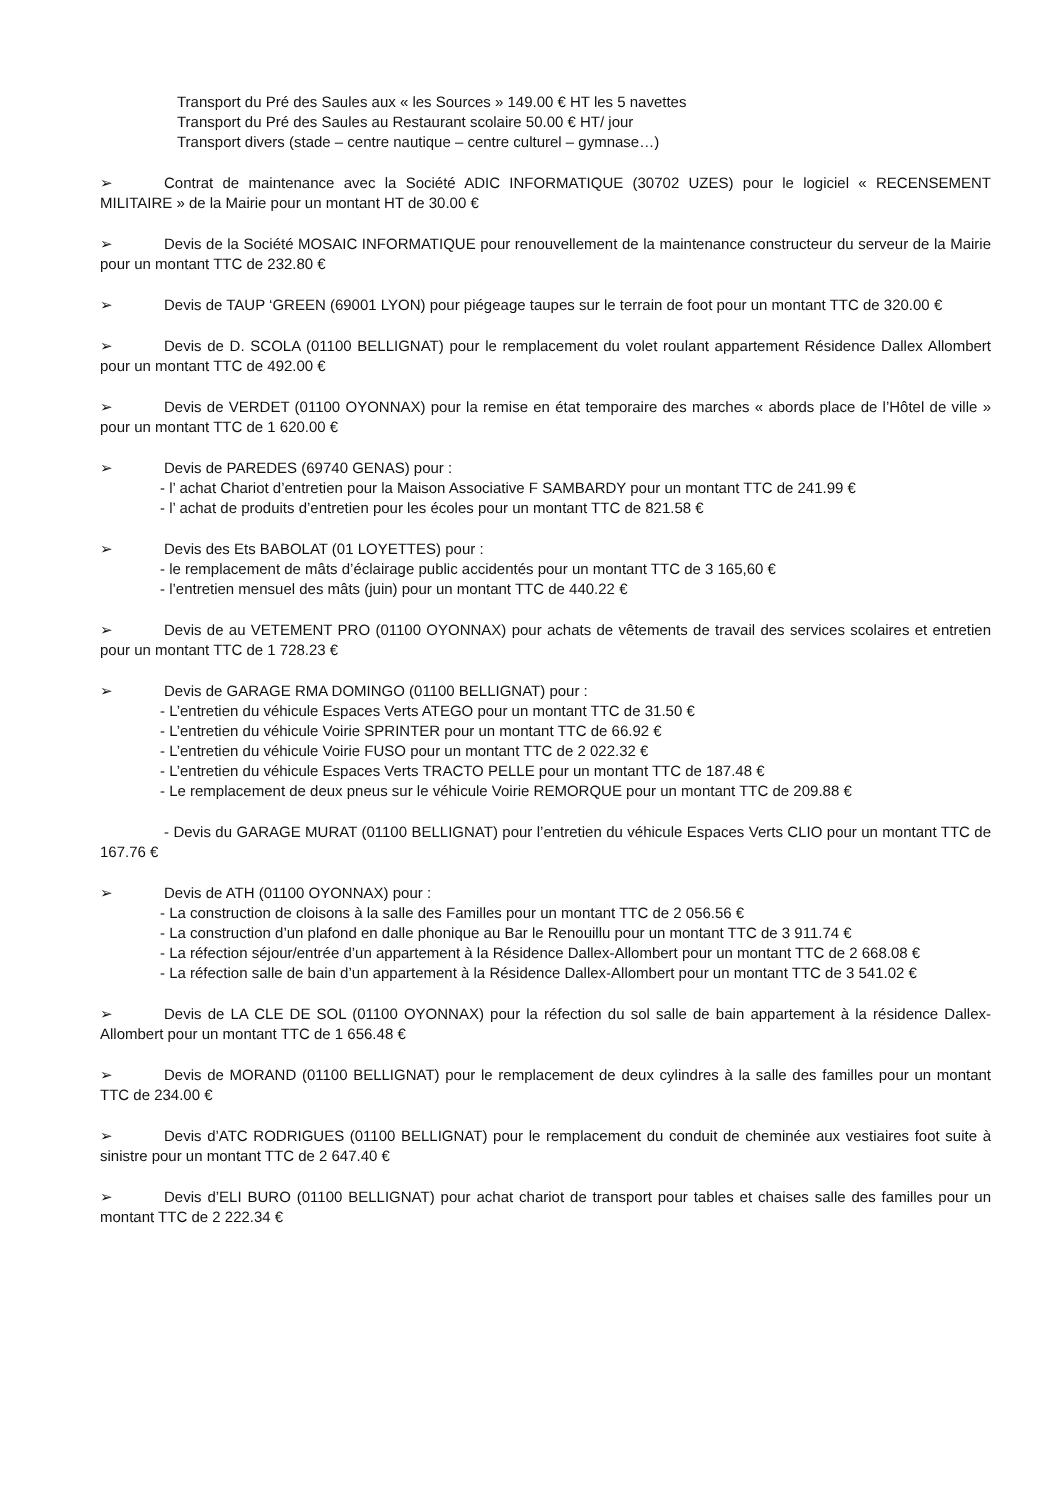Transport du Pré des Saules aux « les Sources » 149.00 € HT les 5 navettes
Transport du Pré des Saules au Restaurant scolaire 50.00 € HT/ jour
Transport divers (stade – centre nautique – centre culturel – gymnase…)
➢ Contrat de maintenance avec la Société ADIC INFORMATIQUE (30702 UZES) pour le logiciel « RECENSEMENT MILITAIRE » de la Mairie pour un montant HT de 30.00 €
➢ Devis de la Société MOSAIC INFORMATIQUE pour renouvellement de la maintenance constructeur du serveur de la Mairie pour un montant TTC de 232.80 €
➢ Devis de TAUP ‘GREEN (69001 LYON) pour piégeage taupes sur le terrain de foot pour un montant TTC de 320.00 €
➢ Devis de D. SCOLA (01100 BELLIGNAT) pour le remplacement du volet roulant appartement Résidence Dallex Allombert pour un montant TTC de 492.00 €
➢ Devis de VERDET (01100 OYONNAX) pour la remise en état temporaire des marches « abords place de l’Hôtel de ville » pour un montant TTC de 1 620.00 €
➢ Devis de PAREDES (69740 GENAS) pour :
- l’ achat Chariot d’entretien pour la Maison Associative F SAMBARDY pour un montant TTC de 241.99 €
- l’ achat de produits d’entretien pour les écoles pour un montant TTC de 821.58 €
➢ Devis des Ets BABOLAT (01 LOYETTES) pour :
- le remplacement de mâts d’éclairage public accidentés pour un montant TTC de 3 165,60 €
- l’entretien mensuel des mâts (juin) pour un montant TTC de 440.22 €
➢ Devis de au VETEMENT PRO (01100 OYONNAX) pour achats de vêtements de travail des services scolaires et entretien pour un montant TTC de 1 728.23 €
➢ Devis de GARAGE RMA DOMINGO (01100 BELLIGNAT) pour :
- L’entretien du véhicule Espaces Verts ATEGO pour un montant TTC de 31.50 €
- L’entretien du véhicule Voirie SPRINTER pour un montant TTC de 66.92 €
- L’entretien du véhicule Voirie FUSO pour un montant TTC de 2 022.32 €
- L’entretien du véhicule Espaces Verts TRACTO PELLE pour un montant TTC de 187.48 €
- Le remplacement de deux pneus sur le véhicule Voirie REMORQUE pour un montant TTC de 209.88 €
- Devis du GARAGE MURAT (01100 BELLIGNAT) pour l’entretien du véhicule Espaces Verts CLIO pour un montant TTC de 167.76 €
➢ Devis de ATH (01100 OYONNAX) pour :
- La construction de cloisons à la salle des Familles pour un montant TTC de 2 056.56 €
- La construction d’un plafond en dalle phonique au Bar le Renouillu pour un montant TTC de 3 911.74 €
- La réfection séjour/entrée d’un appartement à la Résidence Dallex-Allombert pour un montant TTC de 2 668.08 €
- La réfection salle de bain d’un appartement à la Résidence Dallex-Allombert pour un montant TTC de 3 541.02 €
➢ Devis de LA CLE DE SOL (01100 OYONNAX) pour la réfection du sol salle de bain appartement à la résidence Dallex-Allombert pour un montant TTC de 1 656.48 €
➢ Devis de MORAND (01100 BELLIGNAT) pour le remplacement de deux cylindres à la salle des familles pour un montant TTC de 234.00 €
➢ Devis d’ATC RODRIGUES (01100 BELLIGNAT) pour le remplacement du conduit de cheminée aux vestiaires foot suite à sinistre pour un montant TTC de 2 647.40 €
➢ Devis d’ELI BURO (01100 BELLIGNAT) pour achat chariot de transport pour tables et chaises salle des familles pour un montant TTC de 2 222.34 €